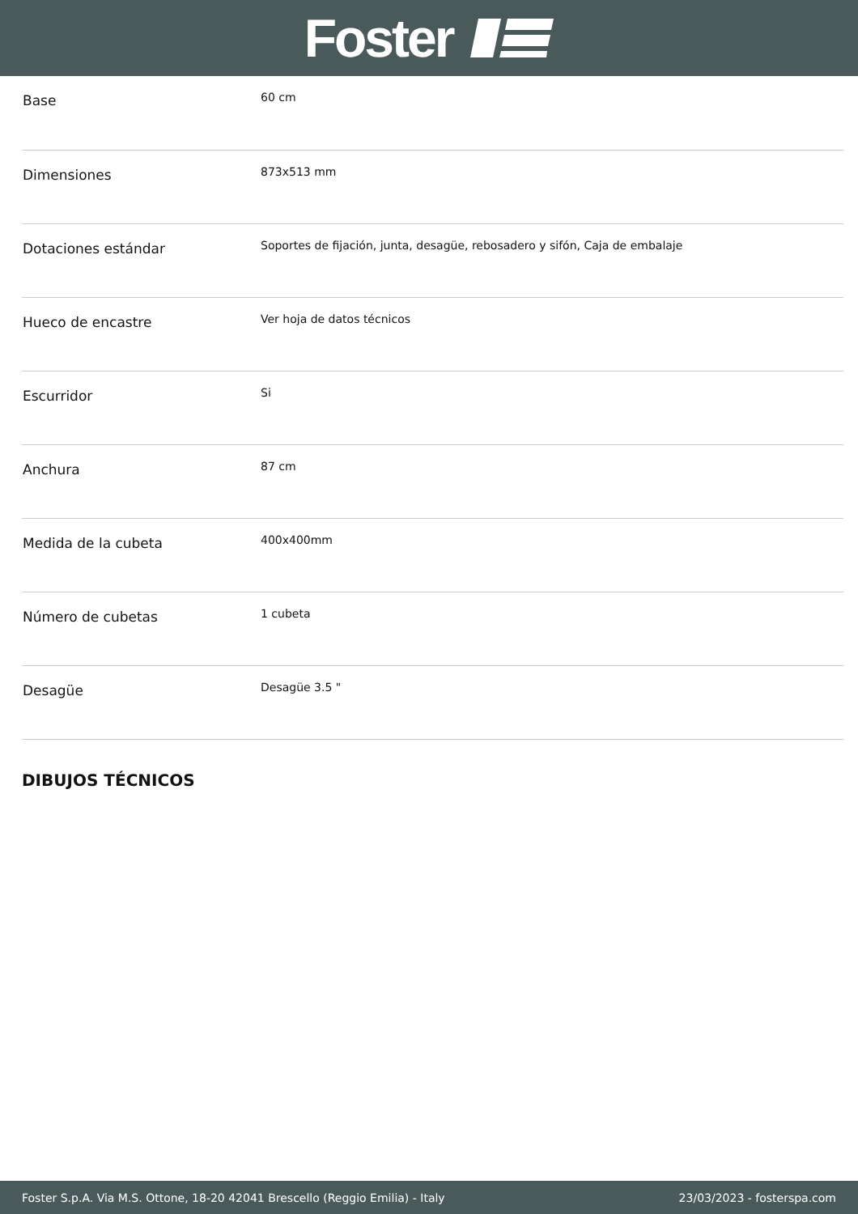Foster
| Base | 60 cm |
| Dimensiones | 873x513 mm |
| Dotaciones estándar | Soportes de fijación, junta, desagüe, rebosadero y sifón, Caja de embalaje |
| Hueco de encastre | Ver hoja de datos técnicos |
| Escurridor | Si |
| Anchura | 87 cm |
| Medida de la cubeta | 400x400mm |
| Número de cubetas | 1 cubeta |
| Desagüe | Desagüe 3.5 " |
DIBUJOS TÉCNICOS
Foster S.p.A. Via M.S. Ottone, 18-20 42041 Brescello (Reggio Emilia) - Italy 23/03/2023 - fosterspa.com